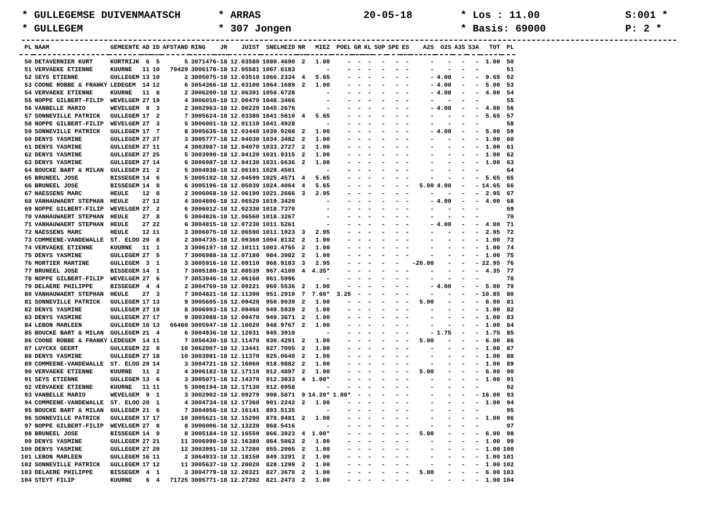* GULLEGEMSE DUIVENMAATSCH
* ARRAS
20-05-18
* Los : 11.00
S:001 *
* GULLEGEM
* 307 Jongen
* Basis: 69000
P: 2 *
| PL | NAAM | GEMEENTE | AD | ID | AFSTAND | RING | JR | JUIST | SNELHEID | NR | MIEZ | POEL | GR | KL | SUP | SPE | ES | A2S | O2S | A3S | S3A | TOT | PL |
| --- | --- | --- | --- | --- | --- | --- | --- | --- | --- | --- | --- | --- | --- | --- | --- | --- | --- | --- | --- | --- | --- | --- | --- |
| 50 | DETAVERNIER KURT | KORTRIJK | 6 | 5 | 5 | 3071476-18 | | 12.03580 | 1080.4690 | 2 | 1.00 | - | - | - | - | - | - | - | - | - | - | 1.00 | 50 |
| 51 | VERVAEKE ETIENNE | KUURNE | 11 | 10 | 70429 | 3006178-18 | | 12.05581 | 1067.6183 | | - | - | - | - | - | - | - | - | - | - | - | | 51 |
| 52 | SEYS ETIENNE | GULLEGEM | 13 | 10 | 2 | 3005075-18 | | 12.03510 | 1066.2334 | 4 | 5.65 | - | - | - | - | - | - | - | 4.00 | - | - | 9.65 | 52 |
| 53 | COONE ROBBE & FRANKY | LEDEGEM | 14 | 12 | 6 | 3054366-18 | | 12.03100 | 1064.1689 | 2 | 1.00 | - | - | - | - | - | - | - | 4.00 | - | - | 5.00 | 53 |
| 54 | VERVAEKE ETIENNE | KUURNE | 11 | 8 | 2 | 3006200-18 | | 12.06391 | 1056.6728 | | - | - | - | - | - | - | - | - | 4.00 | - | - | 4.00 | 54 |
| 55 | NOPPE GILBERT-FILIP | WEVELGEM | 27 | 19 | 4 | 3006010-18 | | 12.00470 | 1048.3466 | | - | - | - | - | - | - | - | - | - | - | - | | 55 |
| 56 | VANBELLE MARIO | WEVELGEM | 9 | 3 | 2 | 3002963-18 | | 12.00229 | 1045.2676 | | - | - | - | - | - | - | - | - | 4.00 | - | - | 4.00 | 56 |
| 57 | SONNEVILLE PATRICK | GULLEGEM | 17 | 2 | 7 | 3005624-18 | | 12.03380 | 1041.5610 | 4 | 5.65 | - | - | - | - | - | - | - | - | - | - | 5.65 | 57 |
| 58 | NOPPE GILBERT-FILIP | WEVELGEM | 27 | 3 | 5 | 3006001-18 | | 12.01110 | 1041.4928 | | - | - | - | - | - | - | - | - | - | - | - | | 58 |
| 59 | SONNEVILLE PATRICK | GULLEGEM | 17 | 7 | 8 | 3005635-18 | | 12.03440 | 1039.9268 | 2 | 1.00 | - | - | - | - | - | - | - | 4.00 | - | - | 5.00 | 59 |
| 60 | DENYS YASMINE | GULLEGEM | 27 | 27 | 3 | 3005777-18 | | 12.04030 | 1034.3482 | 2 | 1.00 | - | - | - | - | - | - | - | - | - | - | 1.00 | 60 |
| 61 | DENYS YASMINE | GULLEGEM | 27 | 11 | 4 | 3003987-18 | | 12.04070 | 1033.2727 | 2 | 1.00 | - | - | - | - | - | - | - | - | - | - | 1.00 | 61 |
| 62 | DENYS YASMINE | GULLEGEM | 27 | 25 | 5 | 3003990-18 | | 12.04120 | 1031.9315 | 2 | 1.00 | - | - | - | - | - | - | - | - | - | - | 1.00 | 62 |
| 63 | DENYS YASMINE | GULLEGEM | 27 | 14 | 6 | 3006987-18 | | 12.04130 | 1031.6636 | 2 | 1.00 | - | - | - | - | - | - | - | - | - | - | 1.00 | 63 |
| 64 | BOUCKE BART & MILAN | GULLEGEM | 21 | 2 | 5 | 3004938-18 | | 12.06101 | 1029.4501 | | - | - | - | - | - | - | - | - | - | - | - | | 64 |
| 65 | BRUNEEL JOSE | BISSEGEM | 14 | 6 | 5 | 3005192-18 | | 12.04599 | 1025.4571 | 4 | 5.65 | - | - | - | - | - | - | - | - | - | - | 5.65 | 65 |
| 66 | BRUNEEL JOSE | BISSEGEM | 14 | 8 | 6 | 3005196-18 | | 12.05039 | 1024.4064 | 4 | 5.65 | - | - | - | - | - | - | 5.00 | 4.00 | - | - | 14.65 | 66 |
| 67 | NAESSENS MARC | HEULE | 12 | 8 | 2 | 3006068-18 | | 12.06190 | 1021.2666 | 3 | 2.95 | - | - | - | - | - | - | - | - | - | - | 2.95 | 67 |
| 68 | VANHAUWAERT STEPHAN | HEULE | 27 | 12 | 4 | 3004806-18 | | 12.06520 | 1019.3420 | | - | - | - | - | - | - | - | - | 4.00 | - | - | 4.00 | 68 |
| 69 | NOPPE GILBERT-FILIP | WEVELGEM | 27 | 2 | 6 | 3006012-18 | | 12.02330 | 1018.7370 | | - | - | - | - | - | - | - | - | - | - | - | | 69 |
| 70 | VANHAUWAERT STEPHAN | HEULE | 27 | 8 | 5 | 3004826-18 | | 12.06560 | 1018.3267 | | - | - | - | - | - | - | - | - | - | - | - | | 70 |
| 71 | VANHAUWAERT STEPHAN | HEULE | 27 | 22 | 6 | 3004815-18 | | 12.07230 | 1011.5261 | | - | - | - | - | - | - | - | - | 4.00 | - | - | 4.00 | 71 |
| 72 | NAESSENS MARC | HEULE | 12 | 11 | 3 | 3006075-18 | | 12.06590 | 1011.1023 | 3 | 2.95 | - | - | - | - | - | - | - | - | - | - | 2.95 | 72 |
| 73 | COMMEENE-VANDEWALLE | ST. ELOO | 20 | 8 | 2 | 3004735-18 | | 12.09360 | 1004.8132 | 2 | 1.00 | - | - | - | - | - | - | - | - | - | - | 1.00 | 73 |
| 74 | VERVAEKE ETIENNE | KUURNE | 11 | 1 | 3 | 3006197-18 | | 12.10111 | 1003.4765 | 2 | 1.00 | - | - | - | - | - | - | - | - | - | - | 1.00 | 74 |
| 75 | DENYS YASMINE | GULLEGEM | 27 | 5 | 7 | 3006988-18 | | 12.07180 | 984.3982 | 2 | 1.00 | - | - | - | - | - | - | - | - | - | - | 1.00 | 75 |
| 76 | MORTIER MARTINE | GULLEGEM | 3 | 1 | 3 | 3005916-18 | | 12.09110 | 968.9183 | 3 | 2.95 | - | - | - | - | - | | -20.00 | - | - | - | 22.95 | 76 |
| 77 | BRUNEEL JOSE | BISSEGEM | 14 | 1 | 7 | 3005180-18 | | 12.08539 | 967.4109 | 4 | 4.35* | - | - | - | - | - | - | - | - | - | - | 4.35 | 77 |
| 78 | NOPPE GILBERT-FILIP | WEVELGEM | 27 | 6 | 7 | 3053946-18 | | 12.06160 | 961.5996 | | - | - | - | - | - | - | - | - | - | - | - | | 78 |
| 79 | DELAERE PHILIPPE | BISSEGEM | 4 | 4 | 2 | 3004769-18 | | 12.09221 | 960.5536 | 2 | 1.00 | - | - | - | - | - | - | - | 4.00 | - | - | 5.00 | 79 |
| 80 | VANHAUWAERT STEPHAN | HEULE | 27 | 3 | 7 | 3004821-18 | | 12.11390 | 951.2910 | 7 | 7.60* | 3.25 | - | - | - | - | - | - | - | - | - | 10.85 | 80 |
| 81 | SONNEVILLE PATRICK | GULLEGEM | 17 | 13 | 9 | 3005605-18 | | 12.09420 | 950.9039 | 2 | 1.00 | - | - | - | - | - | - | 5.00 | - | - | - | 6.00 | 81 |
| 82 | DENYS YASMINE | GULLEGEM | 27 | 10 | 8 | 3006993-18 | | 12.09460 | 949.5939 | 2 | 1.00 | - | - | - | - | - | - | - | - | - | - | 1.00 | 82 |
| 83 | DENYS YASMINE | GULLEGEM | 27 | 17 | 9 | 3003988-18 | | 12.09470 | 949.3671 | 2 | 1.00 | - | - | - | - | - | - | - | - | - | - | 1.00 | 83 |
| 84 | LEBON MARLEEN | GULLEGEM | 16 | 13 | 66460 | 3005947-18 | | 12.10020 | 948.9767 | 2 | 1.00 | - | - | - | - | - | - | - | - | - | - | 1.00 | 84 |
| 85 | BOUCKE BART & MILAN | GULLEGEM | 21 | 4 | 6 | 3004936-18 | | 12.12031 | 945.3910 | | - | - | - | - | - | - | - | - | 1.75 | - | - | 1.75 | 85 |
| 86 | COONE ROBBE & FRANKY | LEDEGEM | 14 | 11 | 7 | 3056430-18 | | 12.11470 | 936.4291 | 2 | 1.00 | - | - | - | - | - | - | 5.00 | - | - | - | 6.00 | 86 |
| 87 | LUYCKX GEERT | GULLEGEM | 22 | 8 | 10 | 3062007-18 | | 12.13441 | 927.7005 | 2 | 1.00 | - | - | - | - | - | - | - | - | - | - | 1.00 | 87 |
| 88 | DENYS YASMINE | GULLEGEM | 27 | 18 | 10 | 3003981-18 | | 12.11370 | 925.0640 | 2 | 1.00 | - | - | - | - | - | - | - | - | - | - | 1.00 | 88 |
| 89 | COMMEENE-VANDEWALLE | ST. ELOO | 20 | 14 | 3 | 3004721-18 | | 12.16060 | 918.9882 | 2 | 1.00 | - | - | - | - | - | - | - | - | - | - | 1.00 | 89 |
| 90 | VERVAEKE ETIENNE | KUURNE | 11 | 2 | 4 | 3006182-18 | | 12.17110 | 912.4897 | 2 | 1.00 | - | - | - | - | - | - | 5.00 | - | - | - | 6.00 | 90 |
| 91 | SEYS ETIENNE | GULLEGEM | 13 | 6 | 3 | 3005071-18 | | 12.14370 | 912.3833 | 4 | 1.00* | - | - | - | - | - | - | - | - | - | - | 1.00 | 91 |
| 92 | VERVAEKE ETIENNE | KUURNE | 11 | 11 | 5 | 3006194-18 | | 12.17130 | 912.0958 | | - | - | - | - | - | - | - | - | - | - | - | | 92 |
| 93 | VANBELLE MARIO | WEVELGEM | 9 | 1 | 3 | 3002902-18 | | 12.09279 | 908.5871 | 9 | 14.20* | 1.80* | - | - | - | - | - | - | - | - | - | 16.00 | 93 |
| 94 | COMMEENE-VANDEWALLE | ST. ELOO | 20 | 1 | 4 | 3004734-18 | | 12.17360 | 901.2242 | 2 | 1.00 | - | - | - | - | - | - | - | - | - | - | 1.00 | 94 |
| 95 | BOUCKE BART & MILAN | GULLEGEM | 21 | 6 | 7 | 3004956-18 | | 12.16141 | 893.5135 | | - | - | - | - | - | - | - | - | - | - | - | | 95 |
| 96 | SONNEVILLE PATRICK | GULLEGEM | 17 | 17 | 10 | 3005621-18 | | 12.15290 | 878.0481 | 2 | 1.00 | - | - | - | - | - | - | - | - | - | - | 1.00 | 96 |
| 97 | NOPPE GILBERT-FILIP | WEVELGEM | 27 | 8 | 8 | 3006006-18 | | 12.13220 | 868.5416 | | - | - | - | - | - | - | - | - | - | - | - | | 97 |
| 98 | BRUNEEL JOSE | BISSEGEM | 14 | 9 | 8 | 3005184-18 | | 12.16559 | 866.3923 | 4 | 1.00* | - | - | - | - | - | - | 5.00 | - | - | - | 6.00 | 98 |
| 99 | DENYS YASMINE | GULLEGEM | 27 | 21 | 11 | 3006990-18 | | 12.16380 | 864.5063 | 2 | 1.00 | - | - | - | - | - | - | - | - | - | - | 1.00 | 99 |
| 100 | DENYS YASMINE | GULLEGEM | 27 | 20 | 12 | 3003991-18 | | 12.17280 | 855.2065 | 2 | 1.00 | - | - | - | - | - | - | - | - | - | - | 1.00 | 100 |
| 101 | LEBON MARLEEN | GULLEGEM | 16 | 11 | 2 | 3064933-18 | | 12.18150 | 849.3291 | 2 | 1.00 | - | - | - | - | - | - | - | - | - | - | 1.00 | 101 |
| 102 | SONNEVILLE PATRICK | GULLEGEM | 17 | 12 | 11 | 3005637-18 | | 12.20020 | 828.1299 | 2 | 1.00 | - | - | - | - | - | - | - | - | - | - | 1.00 | 102 |
| 103 | DELAERE PHILIPPE | BISSEGEM | 4 | 1 | 3 | 3004779-18 | | 12.20321 | 827.3670 | 2 | 1.00 | - | - | - | - | - | - | 5.00 | - | - | - | 6.00 | 103 |
| 104 | STEYT FILIP | KUURNE | 6 | 4 | 71725 | 3005771-18 | | 12.27202 | 821.2473 | 2 | 1.00 | - | - | - | - | - | - | - | - | - | - | 1.00 | 104 |